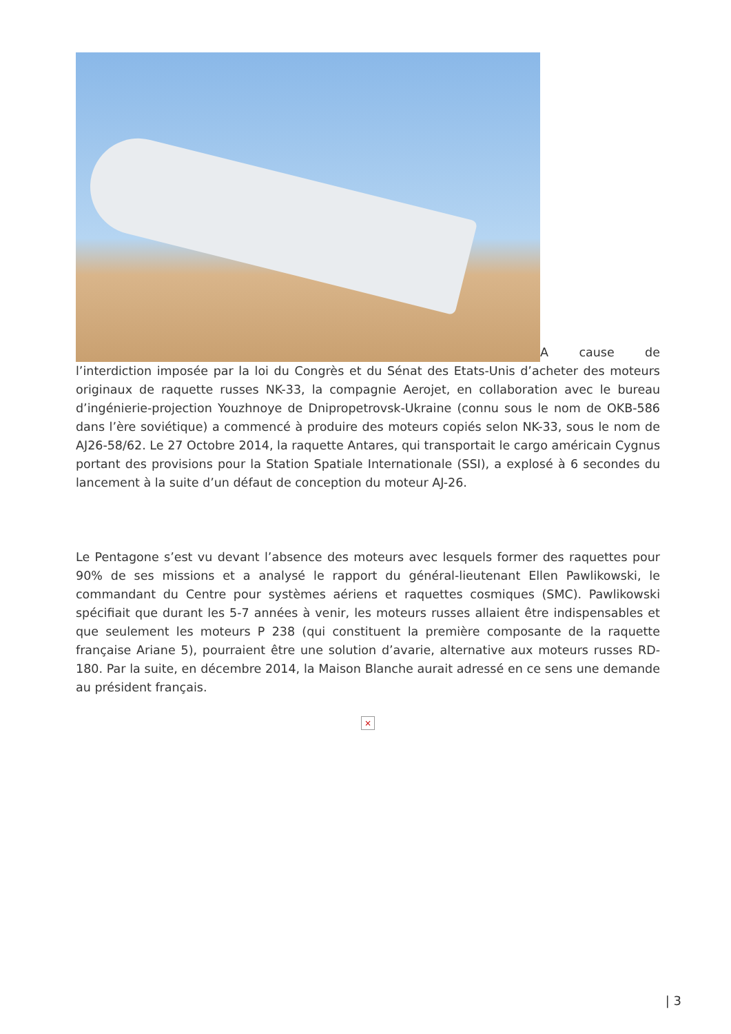A cause de l’interdiction imposée par la loi du Congrès et du Sénat des Etats-Unis d’acheter des moteurs originaux de raquette russes NK-33, la compagnie Aerojet, en collaboration avec le bureau d’ingénierie-projection Youzhnoye de Dnipropetrovsk-Ukraine (connu sous le nom de OKB-586 dans l’ère soviétique) a commencé à produire des moteurs copiés selon NK-33, sous le nom de AJ26-58/62. Le 27 Octobre 2014, la raquette Antares, qui transportait le cargo américain Cygnus portant des provisions pour la Station Spatiale Internationale (SSI), a explosé à 6 secondes du lancement à la suite d’un défaut de conception du moteur AJ-26.
Le Pentagone s’est vu devant l’absence des moteurs avec lesquels former des raquettes pour 90% de ses missions et a analysé le rapport du général-lieutenant Ellen Pawlikowski, le commandant du Centre pour systèmes aériens et raquettes cosmiques (SMC). Pawlikowski spécifiait que durant les 5-7 années à venir, les moteurs russes allaient être indispensables et que seulement les moteurs P 238 (qui constituent la première composante de la raquette française Ariane 5), pourraient être une solution d’avarie, alternative aux moteurs russes RD-180. Par la suite, en décembre 2014, la Maison Blanche aurait adressé en ce sens une demande au président français.
×
| 3